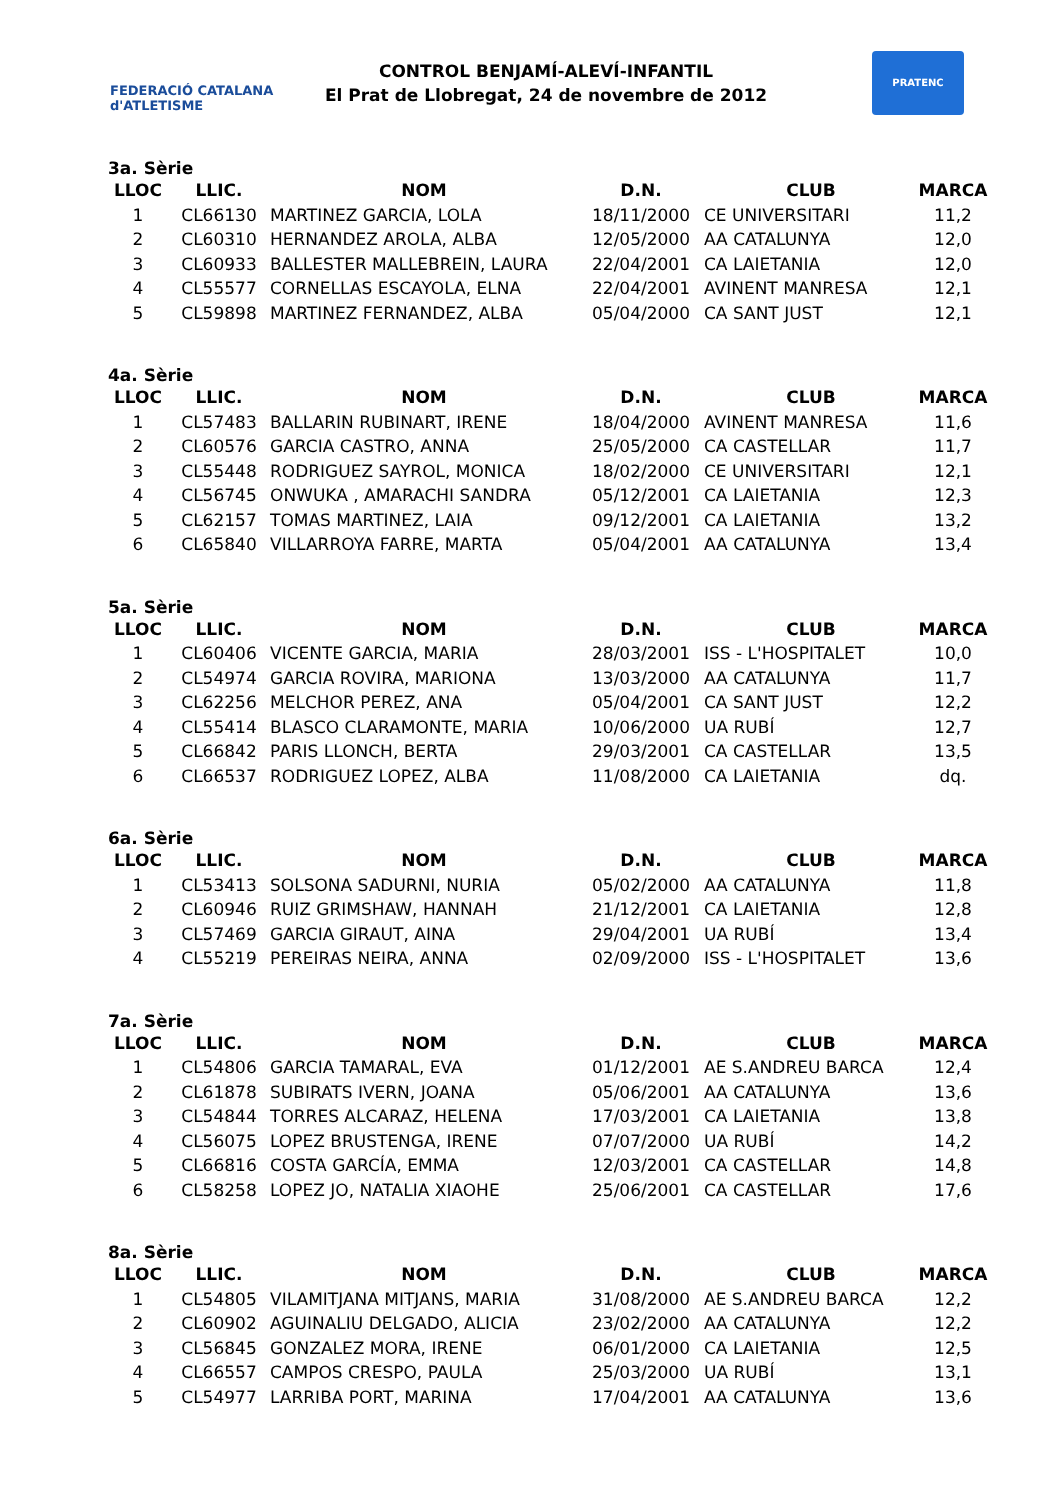FEDERACIÓ CATALANA d'ATLETISME
CONTROL BENJAMÍ-ALEVÍ-INFANTIL
El Prat de Llobregat, 24 de novembre de 2012
PRATENC
3a. Sèrie
| LLOC | LLIC. | NOM | D.N. | CLUB | MARCA |
| --- | --- | --- | --- | --- | --- |
| 1 | CL66130 | MARTINEZ GARCIA, LOLA | 18/11/2000 | CE UNIVERSITARI | 11,2 |
| 2 | CL60310 | HERNANDEZ AROLA, ALBA | 12/05/2000 | AA CATALUNYA | 12,0 |
| 3 | CL60933 | BALLESTER MALLEBREIN, LAURA | 22/04/2001 | CA LAIETANIA | 12,0 |
| 4 | CL55577 | CORNELLAS ESCAYOLA, ELNA | 22/04/2001 | AVINENT MANRESA | 12,1 |
| 5 | CL59898 | MARTINEZ FERNANDEZ, ALBA | 05/04/2000 | CA SANT JUST | 12,1 |
4a. Sèrie
| LLOC | LLIC. | NOM | D.N. | CLUB | MARCA |
| --- | --- | --- | --- | --- | --- |
| 1 | CL57483 | BALLARIN RUBINART, IRENE | 18/04/2000 | AVINENT MANRESA | 11,6 |
| 2 | CL60576 | GARCIA CASTRO, ANNA | 25/05/2000 | CA CASTELLAR | 11,7 |
| 3 | CL55448 | RODRIGUEZ SAYROL, MONICA | 18/02/2000 | CE UNIVERSITARI | 12,1 |
| 4 | CL56745 | ONWUKA , AMARACHI SANDRA | 05/12/2001 | CA LAIETANIA | 12,3 |
| 5 | CL62157 | TOMAS MARTINEZ, LAIA | 09/12/2001 | CA LAIETANIA | 13,2 |
| 6 | CL65840 | VILLARROYA FARRE, MARTA | 05/04/2001 | AA CATALUNYA | 13,4 |
5a. Sèrie
| LLOC | LLIC. | NOM | D.N. | CLUB | MARCA |
| --- | --- | --- | --- | --- | --- |
| 1 | CL60406 | VICENTE GARCIA, MARIA | 28/03/2001 | ISS - L'HOSPITALET | 10,0 |
| 2 | CL54974 | GARCIA ROVIRA, MARIONA | 13/03/2000 | AA CATALUNYA | 11,7 |
| 3 | CL62256 | MELCHOR PEREZ, ANA | 05/04/2001 | CA SANT JUST | 12,2 |
| 4 | CL55414 | BLASCO CLARAMONTE, MARIA | 10/06/2000 | UA RUBÍ | 12,7 |
| 5 | CL66842 | PARIS LLONCH, BERTA | 29/03/2001 | CA CASTELLAR | 13,5 |
| 6 | CL66537 | RODRIGUEZ LOPEZ, ALBA | 11/08/2000 | CA LAIETANIA | dq. |
6a. Sèrie
| LLOC | LLIC. | NOM | D.N. | CLUB | MARCA |
| --- | --- | --- | --- | --- | --- |
| 1 | CL53413 | SOLSONA SADURNI, NURIA | 05/02/2000 | AA CATALUNYA | 11,8 |
| 2 | CL60946 | RUIZ GRIMSHAW, HANNAH | 21/12/2001 | CA LAIETANIA | 12,8 |
| 3 | CL57469 | GARCIA GIRAUT, AINA | 29/04/2001 | UA RUBÍ | 13,4 |
| 4 | CL55219 | PEREIRAS NEIRA, ANNA | 02/09/2000 | ISS - L'HOSPITALET | 13,6 |
7a. Sèrie
| LLOC | LLIC. | NOM | D.N. | CLUB | MARCA |
| --- | --- | --- | --- | --- | --- |
| 1 | CL54806 | GARCIA TAMARAL, EVA | 01/12/2001 | AE S.ANDREU BARCA | 12,4 |
| 2 | CL61878 | SUBIRATS IVERN, JOANA | 05/06/2001 | AA CATALUNYA | 13,6 |
| 3 | CL54844 | TORRES ALCARAZ, HELENA | 17/03/2001 | CA LAIETANIA | 13,8 |
| 4 | CL56075 | LOPEZ BRUSTENGA, IRENE | 07/07/2000 | UA RUBÍ | 14,2 |
| 5 | CL66816 | COSTA GARCÍA, EMMA | 12/03/2001 | CA CASTELLAR | 14,8 |
| 6 | CL58258 | LOPEZ JO, NATALIA XIAOHE | 25/06/2001 | CA CASTELLAR | 17,6 |
8a. Sèrie
| LLOC | LLIC. | NOM | D.N. | CLUB | MARCA |
| --- | --- | --- | --- | --- | --- |
| 1 | CL54805 | VILAMITJANA MITJANS, MARIA | 31/08/2000 | AE S.ANDREU BARCA | 12,2 |
| 2 | CL60902 | AGUINALIU DELGADO, ALICIA | 23/02/2000 | AA CATALUNYA | 12,2 |
| 3 | CL56845 | GONZALEZ MORA, IRENE | 06/01/2000 | CA LAIETANIA | 12,5 |
| 4 | CL66557 | CAMPOS CRESPO, PAULA | 25/03/2000 | UA RUBÍ | 13,1 |
| 5 | CL54977 | LARRIBA PORT, MARINA | 17/04/2001 | AA CATALUNYA | 13,6 |